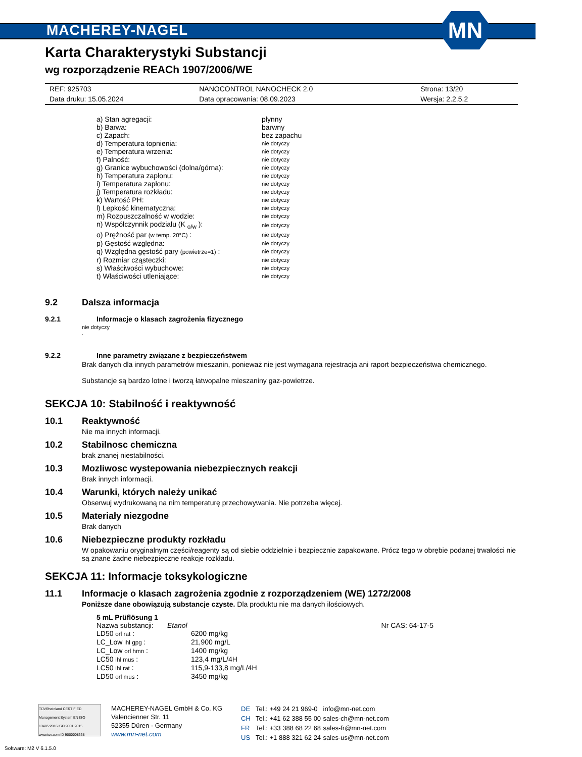MACHEREY-NAGEL
MN
Karta Charakterystyki Substancji
wg rozporządzenie REACh 1907/2006/WE
| REF: 925703 | NANOCONTROL NANOCHECK 2.0 | Strona: 13/20 |
| Data druku: 15.05.2024 | Data opracowania: 08.09.2023 | Wersja: 2.2.5.2 |
| a) Stan agregacji: | płynny |
| b) Barwa: | barwny |
| c) Zapach: | bez zapachu |
| d) Temperatura topnienia: | nie dotyczy |
| e) Temperatura wrzenia: | nie dotyczy |
| f) Palność: | nie dotyczy |
| g) Granice wybuchowości (dolna/górna): | nie dotyczy |
| h) Temperatura zapłonu: | nie dotyczy |
| i) Temperatura zapłonu: | nie dotyczy |
| j) Temperatura rozkładu: | nie dotyczy |
| k) Wartość PH: | nie dotyczy |
| l) Lepkość kinematyczna: | nie dotyczy |
| m) Rozpuszczalność w wodzie: | nie dotyczy |
| n) Współczynnik podziału (K <sub>o/w</sub> ): | nie dotyczy |
| o) Prężność par (w temp. 20°C) : | nie dotyczy |
| p) Gęstość względna: | nie dotyczy |
| q) Względna gęstość pary (powietrze=1) : | nie dotyczy |
| r) Rozmiar cząsteczki: | nie dotyczy |
| s) Właściwości wybuchowe: | nie dotyczy |
| t) Właściwości utleniające: | nie dotyczy |
9.2 Dalsza informacja
9.2.1 Informacje o klasach zagrożenia fizycznego
nie dotyczy
.
9.2.2 Inne parametry związane z bezpieczeństwem
Brak danych dla innych parametrów mieszanin, ponieważ nie jest wymagana rejestracja ani raport bezpieczeństwa chemicznego.
Substancje są bardzo lotne i tworzą łatwopalne mieszaniny gaz-powietrze.
SEKCJA 10: Stabilność i reaktywność
10.1 Reaktywność
Nie ma innych informacji.
10.2 Stabilnosc chemiczna
brak znanej niestabilności.
10.3 Mozliwosc wystepowania niebezpiecznych reakcji
Brak innych informacji.
10.4 Warunki, których należy unikać
Obserwuj wydrukowaną na nim temperaturę przechowywania. Nie potrzeba więcej.
10.5 Materiały niezgodne
Brak danych
10.6 Niebezpieczne produkty rozkładu
W opakowaniu oryginalnym części/reagenty są od siebie oddzielnie i bezpiecznie zapakowane. Prócz tego w obrębie podanej trwałości nie są znane żadne niebezpieczne reakcje rozkładu.
SEKCJA 11: Informacje toksykologiczne
11.1 Informacje o klasach zagrożenia zgodnie z rozporządzeniem (WE) 1272/2008
Poniższe dane obowiązują substancje czyste. Dla produktu nie ma danych ilościowych.
| 5 mL Prüflösung 1 | | |
| Nazwa substancji: | Etanol Nr CAS: 64-17-5 | |
| LD50 orl rat : | | 6200 mg/kg |
| LC_Low ihl gpg : | | 21,900 mg/L |
| LC_Low orl hmn : | | 1400 mg/kg |
| LC50 ihl mus : | | 123,4 mg/L/4H |
| LC50 ihl rat : | | 115,9-133,8 mg/L/4H |
| LD50 orl mus : | | 3450 mg/kg |
TÜVRheinland CERTIFIED
Management System EN ISO 13485:2016 ISO 9001:2015
www.tuv.com ID 9000008338
MACHEREY-NAGEL GmbH & Co. KG
Valencienner Str. 11
52355 Düren · Germany
www.mn-net.com
| DE | Tel.: +49 24 21 969-0 | info@mn-net.com |
| CH | Tel.: +41 62 388 55 00 | sales-ch@mn-net.com |
| FR | Tel.: +33 388 68 22 68 | sales-fr@mn-net.com |
| US | Tel.: +1 888 321 62 24 | sales-us@mn-net.com |
Software: M2 V 6.1.5.0